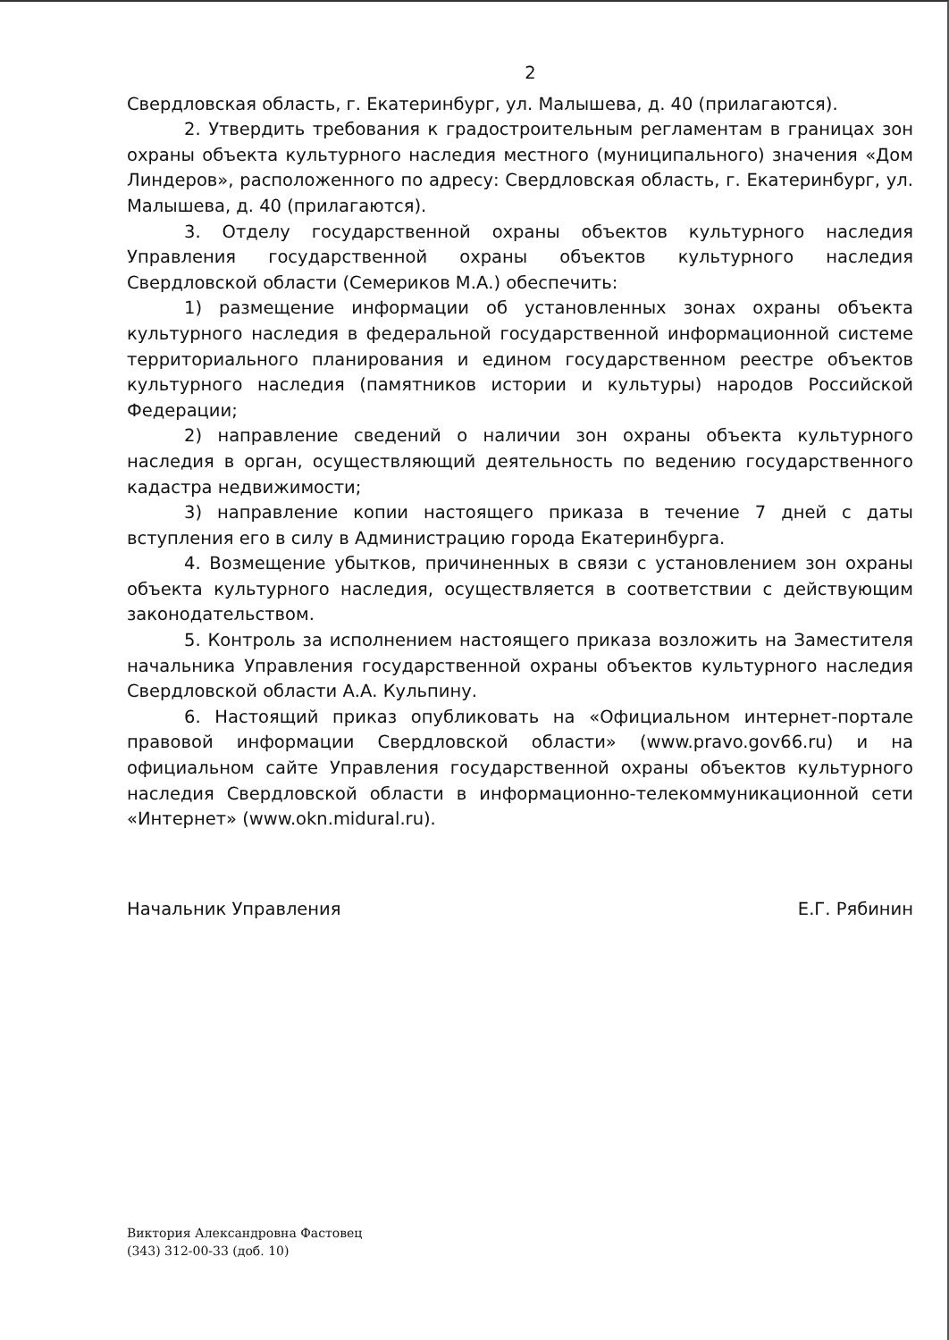2
Свердловская область, г. Екатеринбург, ул. Малышева, д. 40 (прилагаются).
2. Утвердить требования к градостроительным регламентам в границах зон охраны объекта культурного наследия местного (муниципального) значения «Дом Линдеров», расположенного по адресу: Свердловская область, г. Екатеринбург, ул. Малышева, д. 40 (прилагаются).
3. Отделу государственной охраны объектов культурного наследия Управления государственной охраны объектов культурного наследия Свердловской области (Семериков М.А.) обеспечить:
1) размещение информации об установленных зонах охраны объекта культурного наследия в федеральной государственной информационной системе территориального планирования и едином государственном реестре объектов культурного наследия (памятников истории и культуры) народов Российской Федерации;
2) направление сведений о наличии зон охраны объекта культурного наследия в орган, осуществляющий деятельность по ведению государственного кадастра недвижимости;
3) направление копии настоящего приказа в течение 7 дней с даты вступления его в силу в Администрацию города Екатеринбурга.
4. Возмещение убытков, причиненных в связи с установлением зон охраны объекта культурного наследия, осуществляется в соответствии с действующим законодательством.
5. Контроль за исполнением настоящего приказа возложить на Заместителя начальника Управления государственной охраны объектов культурного наследия Свердловской области А.А. Кульпину.
6. Настоящий приказ опубликовать на «Официальном интернет-портале правовой информации Свердловской области» (www.pravo.gov66.ru) и на официальном сайте Управления государственной охраны объектов культурного наследия Свердловской области в информационно-телекоммуникационной сети «Интернет» (www.okn.midural.ru).
Начальник Управления Е.Г. Рябинин
Виктория Александровна Фастовец
(343) 312-00-33 (доб. 10)